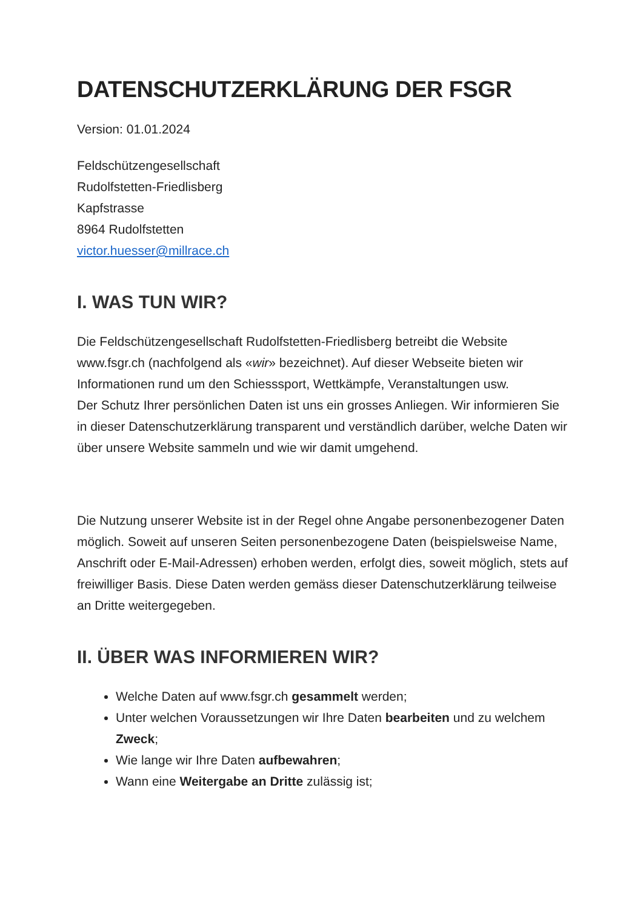DATENSCHUTZERKLÄRUNG DER FSGR
Version: 01.01.2024
Feldschützengesellschaft
Rudolfstetten-Friedlisberg
Kapfstrasse
8964 Rudolfstetten
victor.huesser@millrace.ch
I. WAS TUN WIR?
Die Feldschützengesellschaft Rudolfstetten-Friedlisberg betreibt die Website www.fsgr.ch (nachfolgend als «wir» bezeichnet). Auf dieser Webseite bieten wir Informationen rund um den Schiesssport, Wettkämpfe, Veranstaltungen usw.
Der Schutz Ihrer persönlichen Daten ist uns ein grosses Anliegen. Wir informieren Sie in dieser Datenschutzerklärung transparent und verständlich darüber, welche Daten wir über unsere Website sammeln und wie wir damit umgehend.
Die Nutzung unserer Website ist in der Regel ohne Angabe personenbezogener Daten möglich. Soweit auf unseren Seiten personenbezogene Daten (beispielsweise Name, Anschrift oder E-Mail-Adressen) erhoben werden, erfolgt dies, soweit möglich, stets auf freiwilliger Basis. Diese Daten werden gemäss dieser Datenschutzerklärung teilweise an Dritte weitergegeben.
II. ÜBER WAS INFORMIEREN WIR?
Welche Daten auf www.fsgr.ch gesammelt werden;
Unter welchen Voraussetzungen wir Ihre Daten bearbeiten und zu welchem Zweck;
Wie lange wir Ihre Daten aufbewahren;
Wann eine Weitergabe an Dritte zulässig ist;